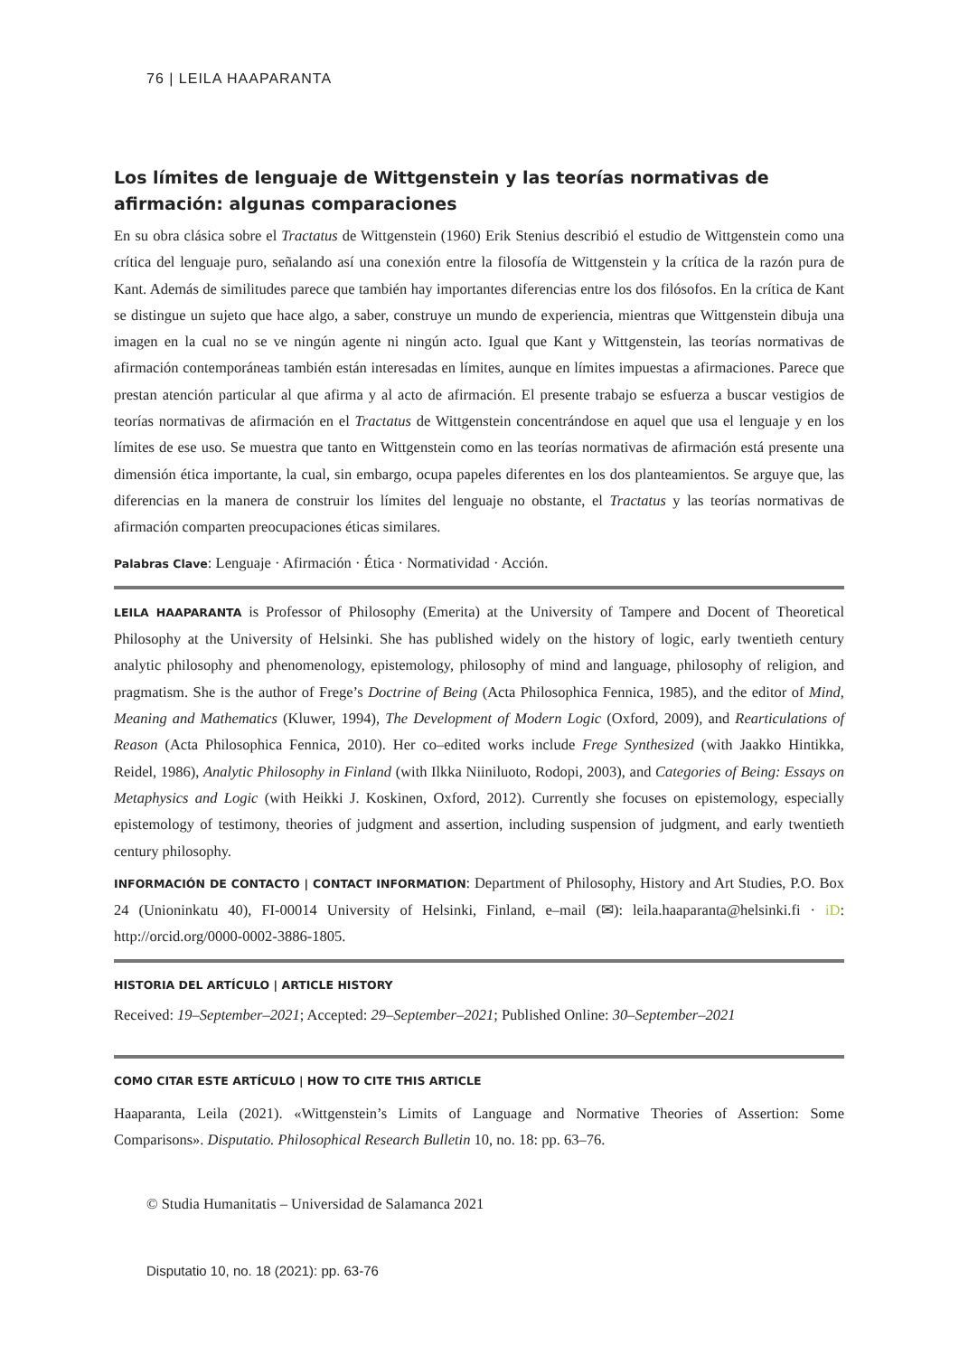76 | LEILA HAAPARANTA
Los límites de lenguaje de Wittgenstein y las teorías normativas de afirmación: algunas comparaciones
En su obra clásica sobre el Tractatus de Wittgenstein (1960) Erik Stenius describió el estudio de Wittgenstein como una crítica del lenguaje puro, señalando así una conexión entre la filosofía de Wittgenstein y la crítica de la razón pura de Kant. Además de similitudes parece que también hay importantes diferencias entre los dos filósofos. En la crítica de Kant se distingue un sujeto que hace algo, a saber, construye un mundo de experiencia, mientras que Wittgenstein dibuja una imagen en la cual no se ve ningún agente ni ningún acto. Igual que Kant y Wittgenstein, las teorías normativas de afirmación contemporáneas también están interesadas en límites, aunque en límites impuestas a afirmaciones. Parece que prestan atención particular al que afirma y al acto de afirmación. El presente trabajo se esfuerza a buscar vestigios de teorías normativas de afirmación en el Tractatus de Wittgenstein concentrándose en aquel que usa el lenguaje y en los límites de ese uso. Se muestra que tanto en Wittgenstein como en las teorías normativas de afirmación está presente una dimensión ética importante, la cual, sin embargo, ocupa papeles diferentes en los dos planteamientos. Se arguye que, las diferencias en la manera de construir los límites del lenguaje no obstante, el Tractatus y las teorías normativas de afirmación comparten preocupaciones éticas similares.
Palabras Clave: Lenguaje · Afirmación · Ética · Normatividad · Acción.
LEILA HAAPARANTA is Professor of Philosophy (Emerita) at the University of Tampere and Docent of Theoretical Philosophy at the University of Helsinki. She has published widely on the history of logic, early twentieth century analytic philosophy and phenomenology, epistemology, philosophy of mind and language, philosophy of religion, and pragmatism. She is the author of Frege’s Doctrine of Being (Acta Philosophica Fennica, 1985), and the editor of Mind, Meaning and Mathematics (Kluwer, 1994), The Development of Modern Logic (Oxford, 2009), and Rearticulations of Reason (Acta Philosophica Fennica, 2010). Her co–edited works include Frege Synthesized (with Jaakko Hintikka, Reidel, 1986), Analytic Philosophy in Finland (with Ilkka Niiniluoto, Rodopi, 2003), and Categories of Being: Essays on Metaphysics and Logic (with Heikki J. Koskinen, Oxford, 2012). Currently she focuses on epistemology, especially epistemology of testimony, theories of judgment and assertion, including suspension of judgment, and early twentieth century philosophy.
INFORMACIÓN DE CONTACTO | CONTACT INFORMATION: Department of Philosophy, History and Art Studies, P.O. Box 24 (Unioninkatu 40), FI-00014 University of Helsinki, Finland, e–mail (✉): leila.haaparanta@helsinki.fi · iD: http://orcid.org/0000-0002-3886-1805.
HISTORIA DEL ARTÍCULO | ARTICLE HISTORY
Received: 19–September–2021; Accepted: 29–September–2021; Published Online: 30–September–2021
COMO CITAR ESTE ARTÍCULO | HOW TO CITE THIS ARTICLE
Haaparanta, Leila (2021). «Wittgenstein’s Limits of Language and Normative Theories of Assertion: Some Comparisons». Disputatio. Philosophical Research Bulletin 10, no. 18: pp. 63–76.
© Studia Humanitatis – Universidad de Salamanca 2021
Disputatio 10, no. 18 (2021): pp. 63-76